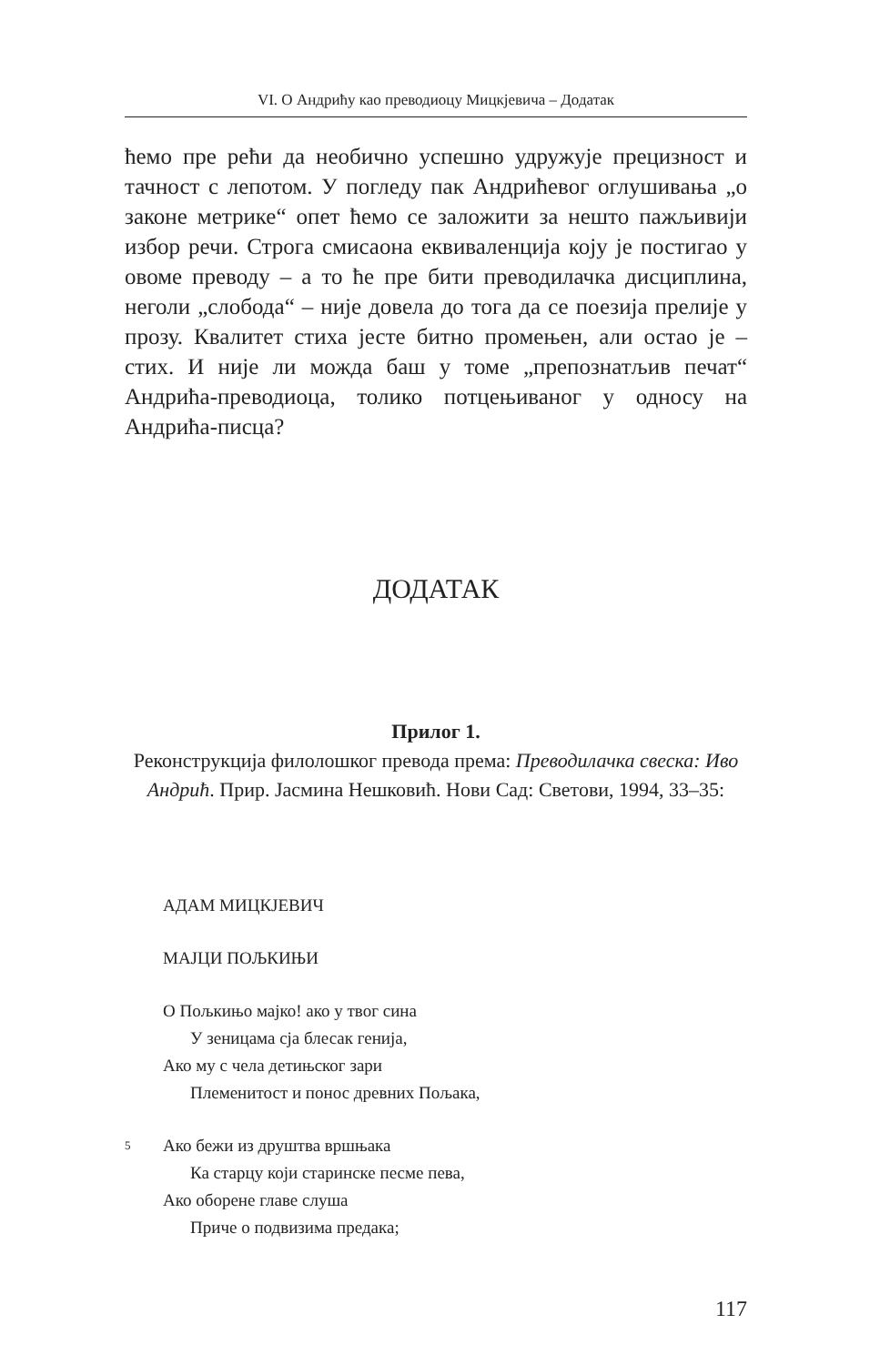VI. О Андрићу као преводиоцу Мицкјевича – Додатак
ћемо пре рећи да необично успешно удружује прецизност и тачност с лепотом. У погледу пак Андрићевог оглушивања „о законе метрике“ опет ћемо се заложити за нешто пажљивији избор речи. Строга смисаона еквиваленција коју је постигао у овоме преводу – а то ће пре бити преводилачка дисциплина, неголи „слобода“ – није довела до тога да се поезија прелије у прозу. Квалитет стиха јесте битно промењен, али остао је – стих. И није ли можда баш у томе „препознатљив печат“ Андрића-преводиоца, толико потцењиваног у односу на Андрића-писца?
ДОДАТАК
Прилог 1.
Реконструкција филолошког превода према: Преводилачка свеска: Иво Андрић. Прир. Јасмина Нешковић. Нови Сад: Светови, 1994, 33–35:
АДАМ МИЦКЈЕВИЧ
МАЈЦИ ПОЉКИЊИ
О Пољкињо мајко! ако у твог сина
У зеницама сја блесак генија,
Ако му с чела детињског зари
Племенитост и понос древних Пољака,
5 Ако бежи из друштва вршњака
Ка старцу који старинске песме пева,
Ако оборене главе слуша
Приче о подвизима предака;
117